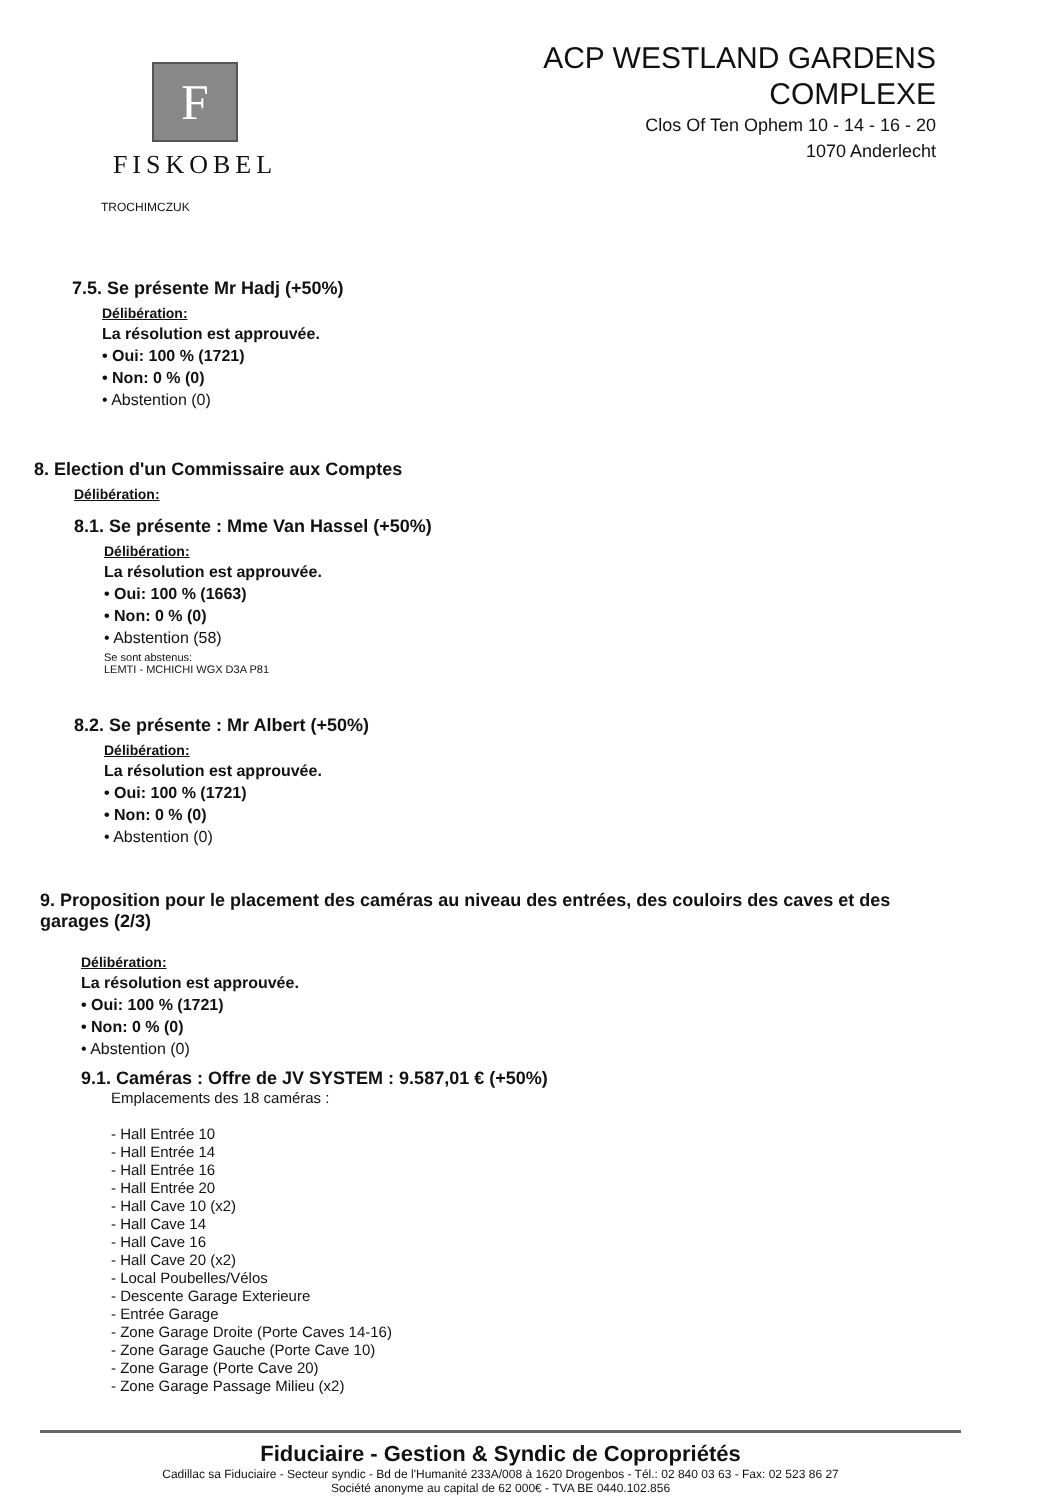F
FISKOBEL
TROCHIMCZUK
ACP WESTLAND GARDENS
COMPLEXE
Clos Of Ten Ophem 10 - 14 - 16 - 20
1070 Anderlecht
7.5. Se présente Mr Hadj (+50%)
Délibération:
La résolution est approuvée.
• Oui: 100 % (1721)
• Non: 0 % (0)
• Abstention (0)
8. Election d'un Commissaire aux Comptes
Délibération:
8.1. Se présente : Mme Van Hassel (+50%)
Délibération:
La résolution est approuvée.
• Oui: 100 % (1663)
• Non: 0 % (0)
• Abstention (58)
Se sont abstenus:
LEMTI - MCHICHI WGX D3A P81
8.2. Se présente : Mr Albert (+50%)
Délibération:
La résolution est approuvée.
• Oui: 100 % (1721)
• Non: 0 % (0)
• Abstention (0)
9. Proposition pour le placement des caméras au niveau des entrées, des couloirs des caves et des garages (2/3)
Délibération:
La résolution est approuvée.
• Oui: 100 % (1721)
• Non: 0 % (0)
• Abstention (0)
9.1. Caméras : Offre de JV SYSTEM : 9.587,01 € (+50%)
Emplacements des 18 caméras :
- Hall Entrée 10
- Hall Entrée 14
- Hall Entrée 16
- Hall Entrée 20
- Hall Cave 10 (x2)
- Hall Cave 14
- Hall Cave 16
- Hall Cave 20 (x2)
- Local Poubelles/Vélos
- Descente Garage Exterieure
- Entrée Garage
- Zone Garage Droite (Porte Caves 14-16)
- Zone Garage Gauche (Porte Cave 10)
- Zone Garage (Porte Cave 20)
- Zone Garage Passage Milieu (x2)
Fiduciaire - Gestion & Syndic de Copropriétés
Cadillac sa Fiduciaire - Secteur syndic - Bd de l'Humanité 233A/008 à 1620 Drogenbos - Tél.: 02 840 03 63 - Fax: 02 523 86 27
Société anonyme au capital de 62 000€ - TVA BE 0440.102.856